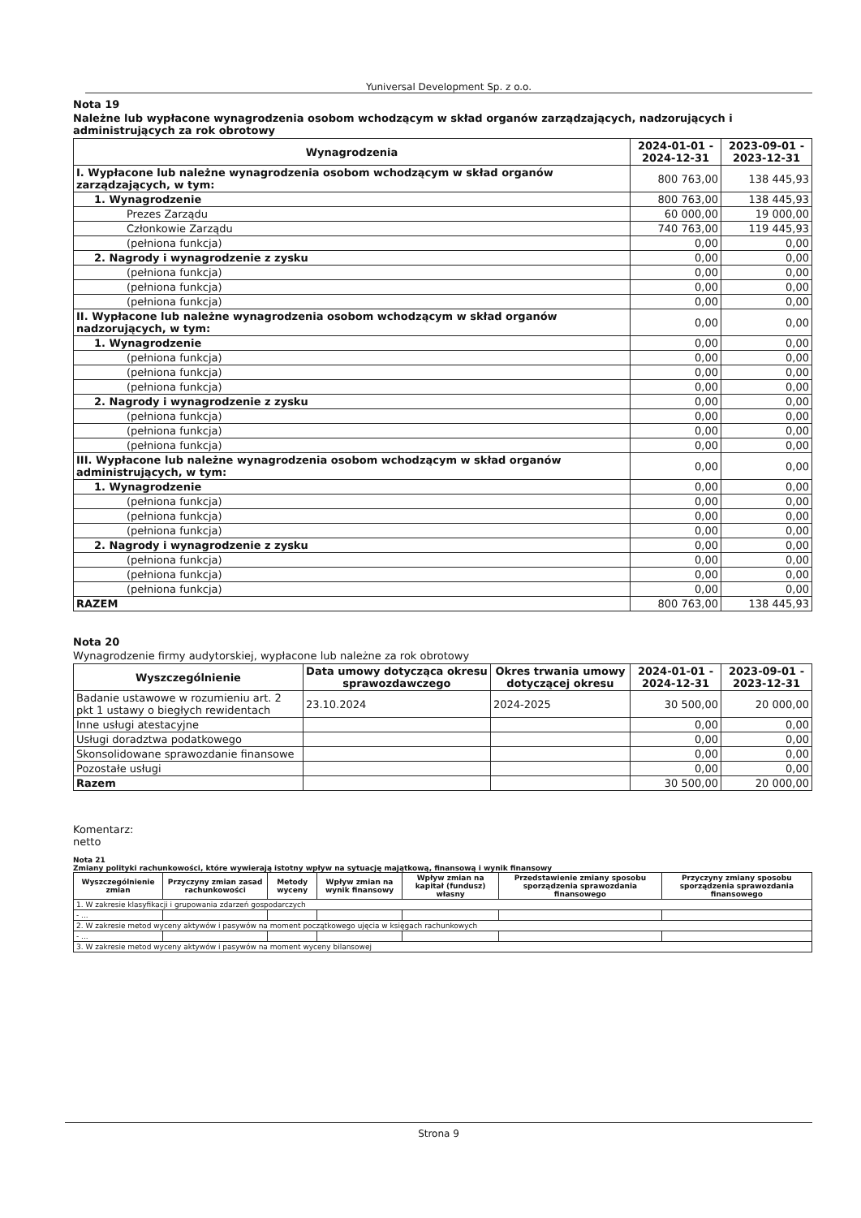Yuniversal Development Sp. z o.o.
Nota 19
Należne lub wypłacone wynagrodzenia osobom wchodzącym w skład organów zarządzających, nadzorujących i administrujących za rok obrotowy
| Wynagrodzenia | 2024-01-01 - 2024-12-31 | 2023-09-01 - 2023-12-31 |
| --- | --- | --- |
| I. Wypłacone lub należne wynagrodzenia osobom wchodzącym w skład organów zarządzających, w tym: | 800 763,00 | 138 445,93 |
| 1. Wynagrodzenie | 800 763,00 | 138 445,93 |
| Prezes Zarządu | 60 000,00 | 19 000,00 |
| Członkowie Zarządu | 740 763,00 | 119 445,93 |
| (pełniona funkcja) | 0,00 | 0,00 |
| 2. Nagrody i wynagrodzenie z zysku | 0,00 | 0,00 |
| (pełniona funkcja) | 0,00 | 0,00 |
| (pełniona funkcja) | 0,00 | 0,00 |
| (pełniona funkcja) | 0,00 | 0,00 |
| II. Wypłacone lub należne wynagrodzenia osobom wchodzącym w skład organów nadzorujących, w tym: | 0,00 | 0,00 |
| 1. Wynagrodzenie | 0,00 | 0,00 |
| (pełniona funkcja) | 0,00 | 0,00 |
| (pełniona funkcja) | 0,00 | 0,00 |
| (pełniona funkcja) | 0,00 | 0,00 |
| 2. Nagrody i wynagrodzenie z zysku | 0,00 | 0,00 |
| (pełniona funkcja) | 0,00 | 0,00 |
| (pełniona funkcja) | 0,00 | 0,00 |
| (pełniona funkcja) | 0,00 | 0,00 |
| III. Wypłacone lub należne wynagrodzenia osobom wchodzącym w skład organów administrujących, w tym: | 0,00 | 0,00 |
| 1. Wynagrodzenie | 0,00 | 0,00 |
| (pełniona funkcja) | 0,00 | 0,00 |
| (pełniona funkcja) | 0,00 | 0,00 |
| (pełniona funkcja) | 0,00 | 0,00 |
| 2. Nagrody i wynagrodzenie z zysku | 0,00 | 0,00 |
| (pełniona funkcja) | 0,00 | 0,00 |
| (pełniona funkcja) | 0,00 | 0,00 |
| (pełniona funkcja) | 0,00 | 0,00 |
| RAZEM | 800 763,00 | 138 445,93 |
Nota 20
Wynagrodzenie firmy audytorskiej, wypłacone lub należne za rok obrotowy
| Wyszczególnienie | Data umowy dotycząca okresu sprawozdawczego | Okres trwania umowy dotyczącej okresu | 2024-01-01 - 2024-12-31 | 2023-09-01 - 2023-12-31 |
| --- | --- | --- | --- | --- |
| Badanie ustawowe w rozumieniu art. 2 pkt 1 ustawy o biegłych rewidentach | 23.10.2024 | 2024-2025 | 30 500,00 | 20 000,00 |
| Inne usługi atestacyjne | | | 0,00 | 0,00 |
| Usługi doradztwa podatkowego | | | 0,00 | 0,00 |
| Skonsolidowane sprawozdanie finansowe | | | 0,00 | 0,00 |
| Pozostałe usługi | | | 0,00 | 0,00 |
| Razem | | | 30 500,00 | 20 000,00 |
Komentarz:
netto
Nota 21
Zmiany polityki rachunkowości, które wywierają istotny wpływ na sytuację majątkową, finansową i wynik finansowy
| Wyszczególnienie zmian | Przyczyny zmian zasad rachunkowości | Metody wyceny | Wpływ zmian na wynik finansowy | Wpływ zmian na kapitał (fundusz) własny | Przedstawienie zmiany sposobu sporządzenia sprawozdania finansowego | Przyczyny zmiany sposobu sporządzenia sprawozdania finansowego |
| --- | --- | --- | --- | --- | --- | --- |
| 1. W zakresie klasyfikacji i grupowania zdarzeń gospodarczych | | | | | | |
| - ... | | | | | | |
| 2. W zakresie metod wyceny aktywów i pasywów na moment początkowego ujęcia w księgach rachunkowych | | | | | | |
| - ... | | | | | | |
| 3. W zakresie metod wyceny aktywów i pasywów na moment wyceny bilansowej | | | | | | |
Strona 9